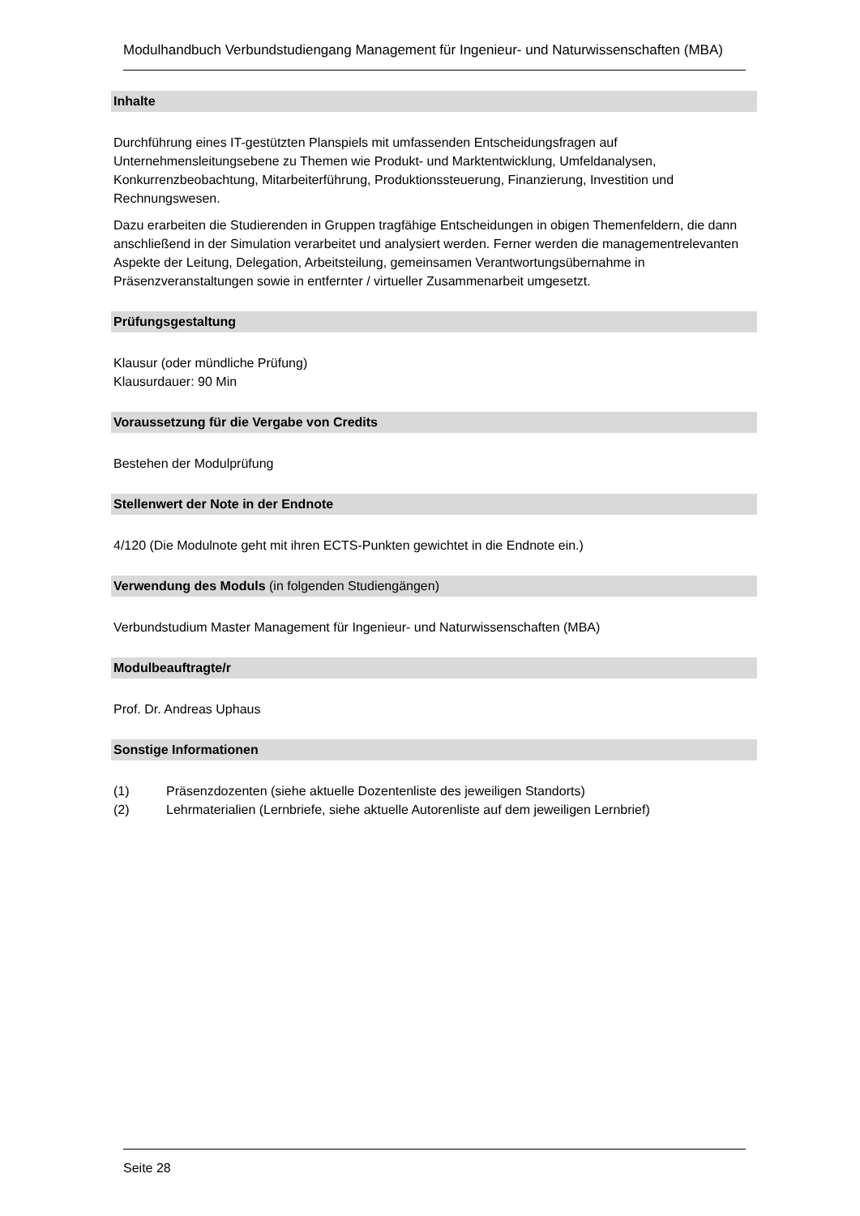Modulhandbuch Verbundstudiengang Management für Ingenieur- und Naturwissenschaften (MBA)
Inhalte
Durchführung eines IT-gestützten Planspiels mit umfassenden Entscheidungsfragen auf Unternehmensleitungsebene zu Themen wie Produkt- und Marktentwicklung, Umfeldanalysen, Konkurrenzbeobachtung, Mitarbeiterführung, Produktionssteuerung, Finanzierung, Investition und Rechnungswesen.
Dazu erarbeiten die Studierenden in Gruppen tragfähige Entscheidungen in obigen Themenfeldern, die dann anschließend in der Simulation verarbeitet und analysiert werden. Ferner werden die managementrelevanten Aspekte der Leitung, Delegation, Arbeitsteilung, gemeinsamen Verantwortungsübernahme in Präsenzveranstaltungen sowie in entfernter / virtueller Zusammenarbeit umgesetzt.
Prüfungsgestaltung
Klausur (oder mündliche Prüfung)
Klausurdauer: 90 Min
Voraussetzung für die Vergabe von Credits
Bestehen der Modulprüfung
Stellenwert der Note in der Endnote
4/120 (Die Modulnote geht mit ihren ECTS-Punkten gewichtet in die Endnote ein.)
Verwendung des Moduls (in folgenden Studiengängen)
Verbundstudium Master Management für Ingenieur- und Naturwissenschaften (MBA)
Modulbeauftragte/r
Prof. Dr. Andreas Uphaus
Sonstige Informationen
(1) Präsenzdozenten (siehe aktuelle Dozentenliste des jeweiligen Standorts)
(2) Lehrmaterialien (Lernbriefe, siehe aktuelle Autorenliste auf dem jeweiligen Lernbrief)
Seite 28